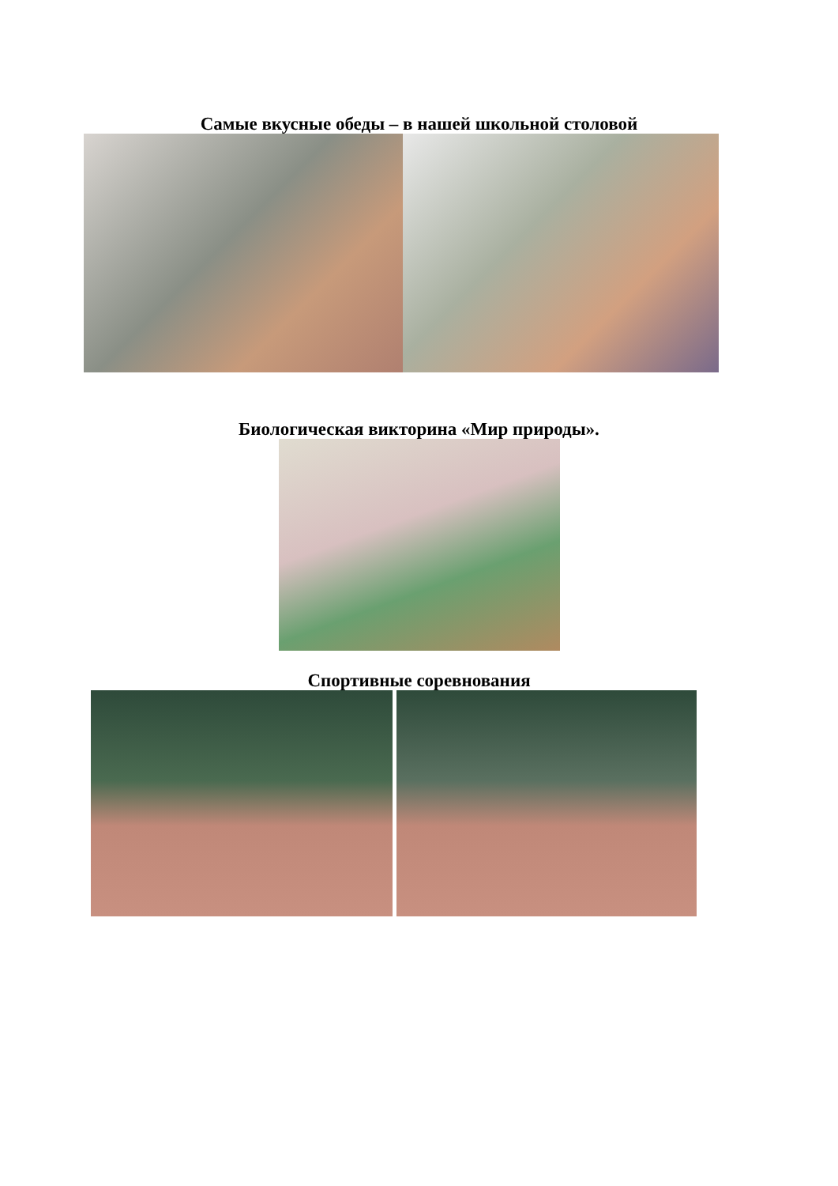Самые вкусные обеды – в нашей школьной столовой
Биологическая викторина «Мир природы».
Спортивные соревнования